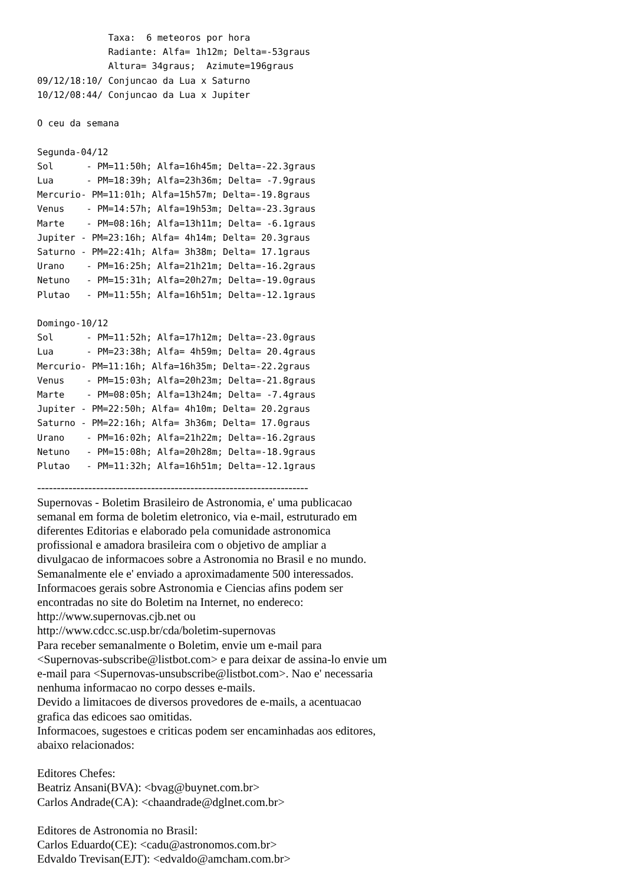Taxa:  6 meteoros por hora
             Radiante: Alfa= 1h12m; Delta=-53graus
             Altura= 34graus;  Azimute=196graus
09/12/18:10/ Conjuncao da Lua x Saturno
10/12/08:44/ Conjuncao da Lua x Jupiter

O ceu da semana

Segunda-04/12
Sol      - PM=11:50h; Alfa=16h45m; Delta=-22.3graus
Lua      - PM=18:39h; Alfa=23h36m; Delta= -7.9graus
Mercurio- PM=11:01h; Alfa=15h57m; Delta=-19.8graus
Venus    - PM=14:57h; Alfa=19h53m; Delta=-23.3graus
Marte    - PM=08:16h; Alfa=13h11m; Delta= -6.1graus
Jupiter - PM=23:16h; Alfa= 4h14m; Delta= 20.3graus
Saturno - PM=22:41h; Alfa= 3h38m; Delta= 17.1graus
Urano    - PM=16:25h; Alfa=21h21m; Delta=-16.2graus
Netuno   - PM=15:31h; Alfa=20h27m; Delta=-19.0graus
Plutao   - PM=11:55h; Alfa=16h51m; Delta=-12.1graus

Domingo-10/12
Sol      - PM=11:52h; Alfa=17h12m; Delta=-23.0graus
Lua      - PM=23:38h; Alfa= 4h59m; Delta= 20.4graus
Mercurio- PM=11:16h; Alfa=16h35m; Delta=-22.2graus
Venus    - PM=15:03h; Alfa=20h23m; Delta=-21.8graus
Marte    - PM=08:05h; Alfa=13h24m; Delta= -7.4graus
Jupiter - PM=22:50h; Alfa= 4h10m; Delta= 20.2graus
Saturno - PM=22:16h; Alfa= 3h36m; Delta= 17.0graus
Urano    - PM=16:02h; Alfa=21h22m; Delta=-16.2graus
Netuno   - PM=15:08h; Alfa=20h28m; Delta=-18.9graus
Plutao   - PM=11:32h; Alfa=16h51m; Delta=-12.1graus
---------------------------------------------------------------------
Supernovas - Boletim Brasileiro de Astronomia, e' uma publicacao
semanal em forma de boletim eletronico, via e-mail, estruturado em
diferentes Editorias e elaborado pela comunidade astronomica
profissional e amadora brasileira com o objetivo de ampliar a
divulgacao de informacoes sobre a Astronomia no Brasil e no mundo.
Semanalmente ele e' enviado a aproximadamente 500 interessados.
Informacoes gerais sobre Astronomia e Ciencias afins podem ser
encontradas no site do Boletim na Internet, no endereco:
http://www.supernovas.cjb.net ou
http://www.cdcc.sc.usp.br/cda/boletim-supernovas
Para receber semanalmente o Boletim, envie um e-mail para
<Supernovas-subscribe@listbot.com> e para deixar de assina-lo envie um
e-mail para <Supernovas-unsubscribe@listbot.com>. Nao e' necessaria
nenhuma informacao no corpo desses e-mails.
Devido a limitacoes de diversos provedores de e-mails, a acentuacao
grafica das edicoes sao omitidas.
Informacoes, sugestoes e criticas podem ser encaminhadas aos editores,
abaixo relacionados:
Editores Chefes:
Beatriz Ansani(BVA): <bvag@buynet.com.br>
Carlos Andrade(CA): <chaandrade@dglnet.com.br>
Editores de Astronomia no Brasil:
Carlos Eduardo(CE): <cadu@astronomos.com.br>
Edvaldo Trevisan(EJT): <edvaldo@amcham.com.br>